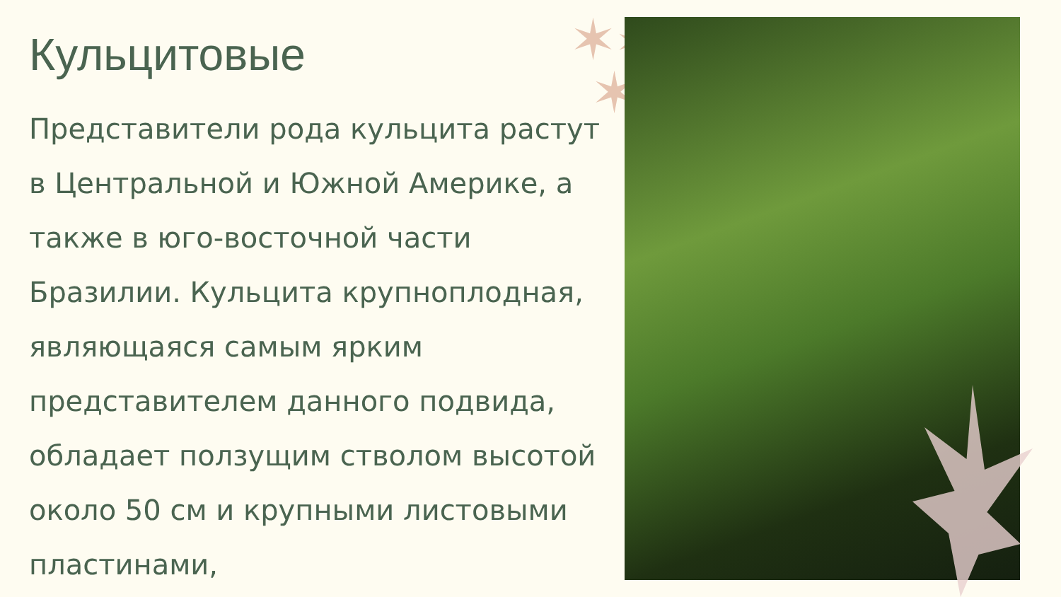Кульцитовые
Представители рода кульцита растут в Центральной и Южной Америке, а также в юго-восточной части Бразилии. Кульцита крупноплодная, являющаяся самым ярким представителем данного подвида, обладает ползущим стволом высотой около 50 см и крупными листовыми пластинами,
✶ ✶
✶